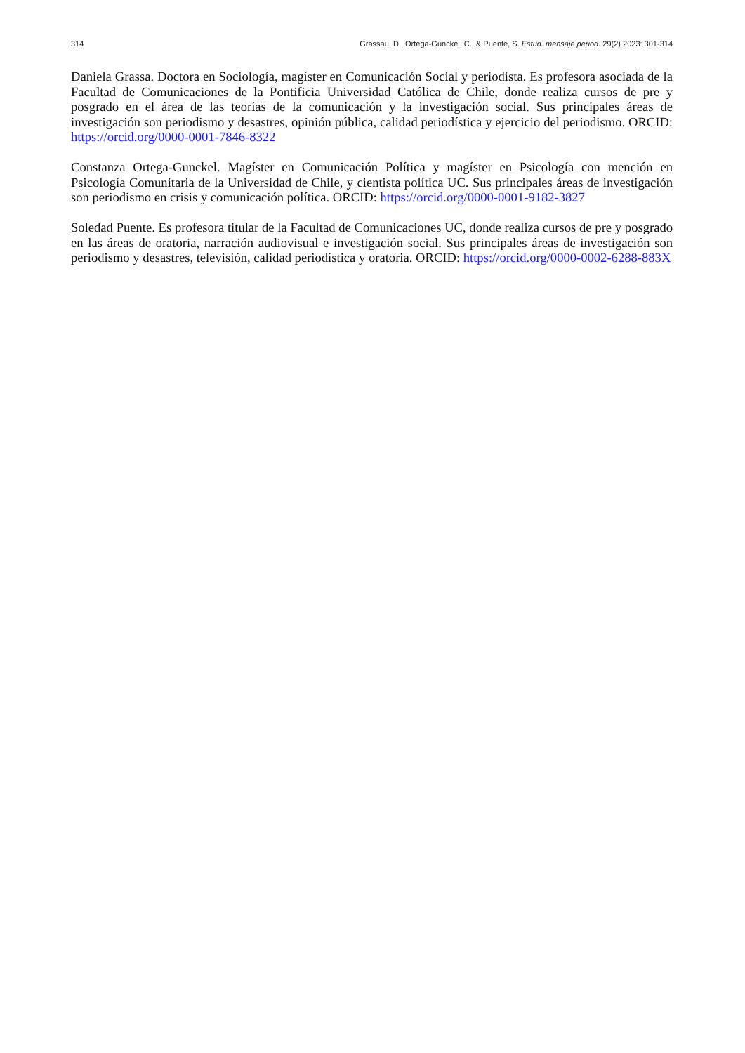314 Grassau, D., Ortega-Gunckel, C., & Puente, S. Estud. mensaje period. 29(2) 2023: 301-314
Daniela Grassa. Doctora en Sociología, magíster en Comunicación Social y periodista. Es profesora asociada de la Facultad de Comunicaciones de la Pontificia Universidad Católica de Chile, donde realiza cursos de pre y posgrado en el área de las teorías de la comunicación y la investigación social. Sus principales áreas de investigación son periodismo y desastres, opinión pública, calidad periodística y ejercicio del periodismo. ORCID: https://orcid.org/0000-0001-7846-8322
Constanza Ortega-Gunckel. Magíster en Comunicación Política y magíster en Psicología con mención en Psicología Comunitaria de la Universidad de Chile, y cientista política UC. Sus principales áreas de investigación son periodismo en crisis y comunicación política. ORCID: https://orcid.org/0000-0001-9182-3827
Soledad Puente. Es profesora titular de la Facultad de Comunicaciones UC, donde realiza cursos de pre y posgrado en las áreas de oratoria, narración audiovisual e investigación social. Sus principales áreas de investigación son periodismo y desastres, televisión, calidad periodística y oratoria. ORCID: https://orcid.org/0000-0002-6288-883X